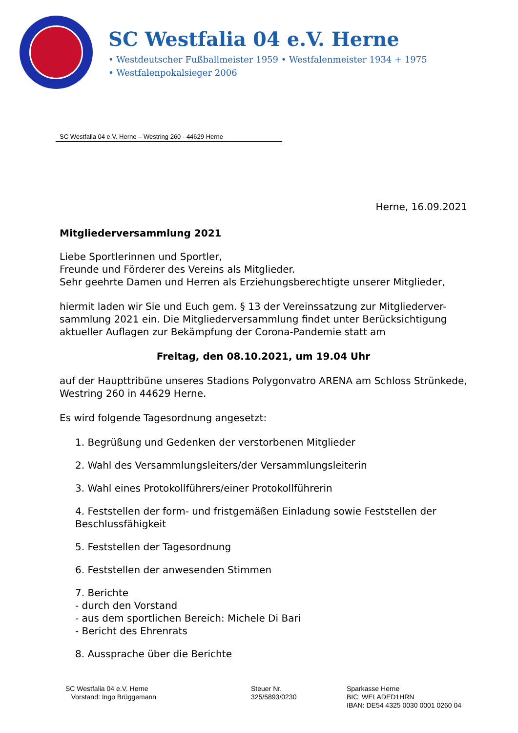SC Westfalia 04 e.V. Herne
• Westdeutscher Fußballmeister 1959 • Westfalenmeister 1934 + 1975
• Westfalenpokalsieger 2006
SC Westfalia 04 e.V. Herne – Westring 260 - 44629 Herne
Herne, 16.09.2021
Mitgliederversammlung 2021
Liebe Sportlerinnen und Sportler,
Freunde und Förderer des Vereins als Mitglieder.
Sehr geehrte Damen und Herren als Erziehungsberechtigte unserer Mitglieder,
hiermit laden wir Sie und Euch gem. § 13 der Vereinssatzung zur Mitgliederver-sammlung 2021 ein. Die Mitgliederversammlung findet unter Berücksichtigung aktueller Auflagen zur Bekämpfung der Corona-Pandemie statt am
Freitag, den 08.10.2021, um 19.04 Uhr
auf der Haupttribüne unseres Stadions Polygonvatro ARENA am Schloss Strünkede, Westring 260 in 44629 Herne.
Es wird folgende Tagesordnung angesetzt:
1. Begrüßung und Gedenken der verstorbenen Mitglieder
2. Wahl des Versammlungsleiters/der Versammlungsleiterin
3. Wahl eines Protokollführers/einer Protokollführerin
4. Feststellen der form- und fristgemäßen Einladung sowie Feststellen der Beschlussfähigkeit
5. Feststellen der Tagesordnung
6. Feststellen der anwesenden Stimmen
7. Berichte
- durch den Vorstand
- aus dem sportlichen Bereich: Michele Di Bari
- Bericht des Ehrenrats
8. Aussprache über die Berichte
SC Westfalia 04 e.V. Herne
Vorstand: Ingo Brüggemann
Steuer Nr.
325/5893/0230
Sparkasse Herne
BIC: WELADED1HRN
IBAN: DE54 4325 0030 0001 0260 04